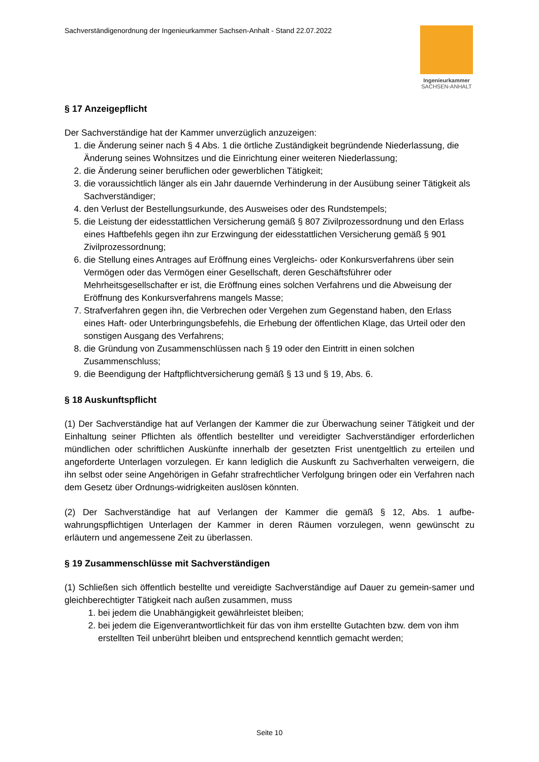Sachverständigenordnung der Ingenieurkammer Sachsen-Anhalt - Stand 22.07.2022
Ingenieurkammer
SACHSEN-ANHALT
§ 17 Anzeigepflicht
Der Sachverständige hat der Kammer unverzüglich anzuzeigen:
1. die Änderung seiner nach § 4 Abs. 1 die örtliche Zuständigkeit begründende Niederlassung, die Änderung seines Wohnsitzes und die Einrichtung einer weiteren Niederlassung;
2. die Änderung seiner beruflichen oder gewerblichen Tätigkeit;
3. die voraussichtlich länger als ein Jahr dauernde Verhinderung in der Ausübung seiner Tätigkeit als Sachverständiger;
4. den Verlust der Bestellungsurkunde, des Ausweises oder des Rundstempels;
5. die Leistung der eidesstattlichen Versicherung gemäß § 807 Zivilprozessordnung und den Erlass eines Haftbefehls gegen ihn zur Erzwingung der eidesstattlichen Versicherung gemäß § 901 Zivilprozessordnung;
6. die Stellung eines Antrages auf Eröffnung eines Vergleichs- oder Konkursverfahrens über sein Vermögen oder das Vermögen einer Gesellschaft, deren Geschäftsführer oder Mehrheitsgesellschafter er ist, die Eröffnung eines solchen Verfahrens und die Abweisung der Eröffnung des Konkursverfahrens mangels Masse;
7. Strafverfahren gegen ihn, die Verbrechen oder Vergehen zum Gegenstand haben, den Erlass eines Haft- oder Unterbringungsbefehls, die Erhebung der öffentlichen Klage, das Urteil oder den sonstigen Ausgang des Verfahrens;
8. die Gründung von Zusammenschlüssen nach § 19 oder den Eintritt in einen solchen Zusammenschluss;
9. die Beendigung der Haftpflichtversicherung gemäß § 13 und § 19, Abs. 6.
§ 18 Auskunftspflicht
(1) Der Sachverständige hat auf Verlangen der Kammer die zur Überwachung seiner Tätigkeit und der Einhaltung seiner Pflichten als öffentlich bestellter und vereidigter Sachverständiger erforderlichen mündlichen oder schriftlichen Auskünfte innerhalb der gesetzten Frist unentgeltlich zu erteilen und angeforderte Unterlagen vorzulegen. Er kann lediglich die Auskunft zu Sachverhalten verweigern, die ihn selbst oder seine Angehörigen in Gefahr strafrechtlicher Verfolgung bringen oder ein Verfahren nach dem Gesetz über Ordnungs-widrigkeiten auslösen könnten.
(2) Der Sachverständige hat auf Verlangen der Kammer die gemäß § 12, Abs. 1 aufbe-wahrungspflichtigen Unterlagen der Kammer in deren Räumen vorzulegen, wenn gewünscht zu erläutern und angemessene Zeit zu überlassen.
§ 19 Zusammenschlüsse mit Sachverständigen
(1) Schließen sich öffentlich bestellte und vereidigte Sachverständige auf Dauer zu gemein-samer und gleichberechtigter Tätigkeit nach außen zusammen, muss
1. bei jedem die Unabhängigkeit gewährleistet bleiben;
2. bei jedem die Eigenverantwortlichkeit für das von ihm erstellte Gutachten bzw. dem von ihm erstellten Teil unberührt bleiben und entsprechend kenntlich gemacht werden;
Seite 10